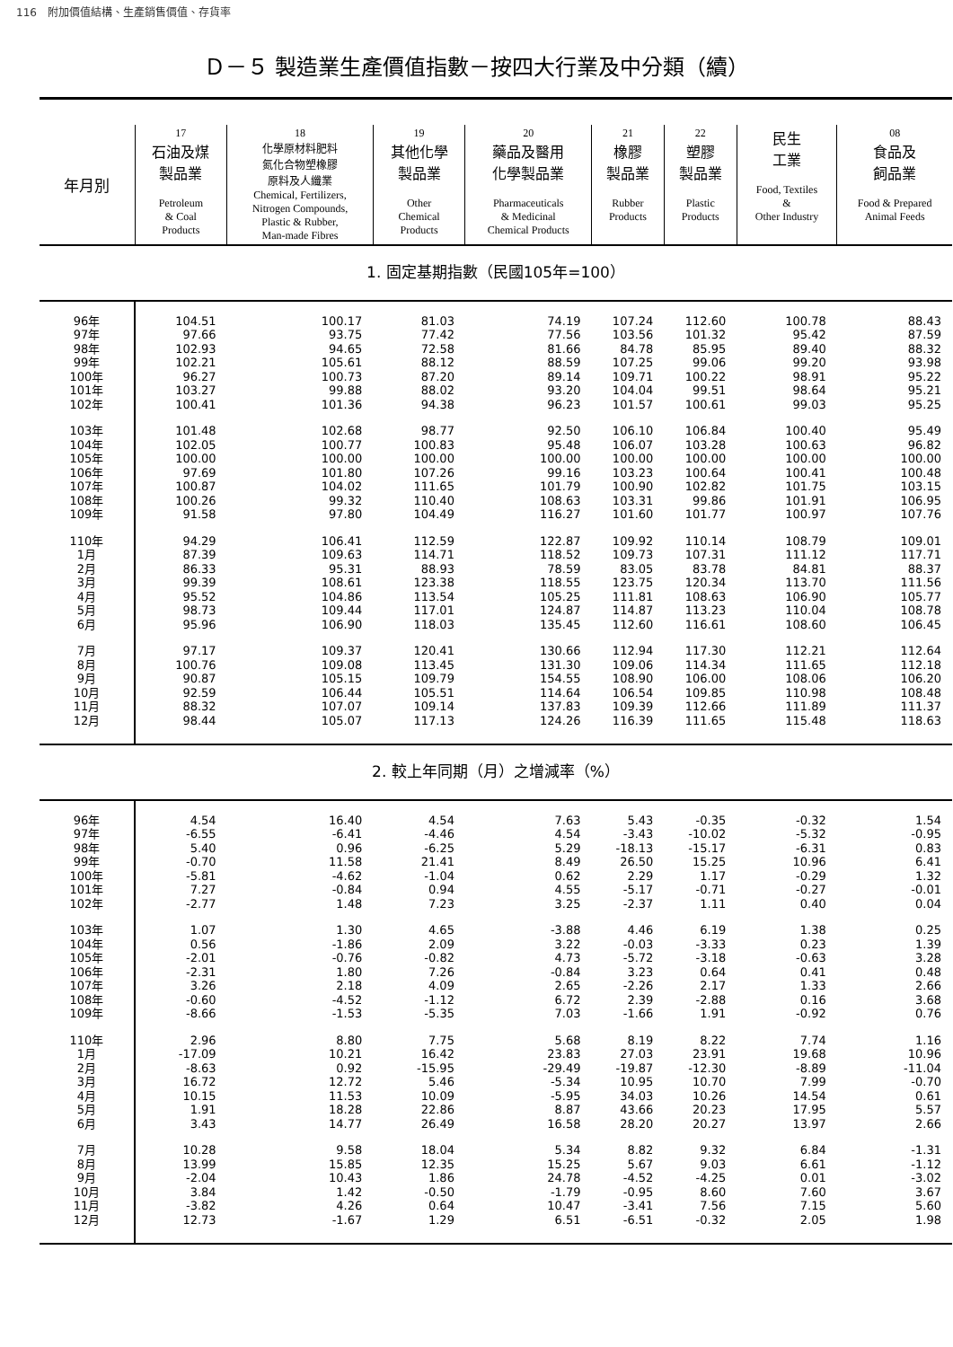116　附加價值結構、生產銷售價值、存貨率
Ｄ－５ 製造業生產價值指數－按四大行業及中分類（續）
| 年月別 | 17 石油及煤 製品業 Petroleum & Coal Products | 18 化學原材料肥料 氮化合物塑橡膠 原料及人纖業 Chemical, Fertilizers, Nitrogen Compounds, Plastic & Rubber, Man-made Fibres | 19 其他化學 製品業 Other Chemical Products | 20 藥品及醫用 化學製品業 Pharmaceuticals & Medicinal Chemical Products | 21 橡膠 製品業 Rubber Products | 22 塑膠 製品業 Plastic Products | 民生 工業 Food, Textiles & Other Industry | 08 食品及 飼品業 Food & Prepared Animal Feeds |
| --- | --- | --- | --- | --- | --- | --- | --- | --- |
| 1. 固定基期指數（民國105年=100） | | | | | | | | |
| 96年 | 104.51 | 100.17 | 81.03 | 74.19 | 107.24 | 112.60 | 100.78 | 88.43 |
| 97年 | 97.66 | 93.75 | 77.42 | 77.56 | 103.56 | 101.32 | 95.42 | 87.59 |
| 98年 | 102.93 | 94.65 | 72.58 | 81.66 | 84.78 | 85.95 | 89.40 | 88.32 |
| 99年 | 102.21 | 105.61 | 88.12 | 88.59 | 107.25 | 99.06 | 99.20 | 93.98 |
| 100年 | 96.27 | 100.73 | 87.20 | 89.14 | 109.71 | 100.22 | 98.91 | 95.22 |
| 101年 | 103.27 | 99.88 | 88.02 | 93.20 | 104.04 | 99.51 | 98.64 | 95.21 |
| 102年 | 100.41 | 101.36 | 94.38 | 96.23 | 101.57 | 100.61 | 99.03 | 95.25 |
| 103年 | 101.48 | 102.68 | 98.77 | 92.50 | 106.10 | 106.84 | 100.40 | 95.49 |
| 104年 | 102.05 | 100.77 | 100.83 | 95.48 | 106.07 | 103.28 | 100.63 | 96.82 |
| 105年 | 100.00 | 100.00 | 100.00 | 100.00 | 100.00 | 100.00 | 100.00 | 100.00 |
| 106年 | 97.69 | 101.80 | 107.26 | 99.16 | 103.23 | 100.64 | 100.41 | 100.48 |
| 107年 | 100.87 | 104.02 | 111.65 | 101.79 | 100.90 | 102.82 | 101.75 | 103.15 |
| 108年 | 100.26 | 99.32 | 110.40 | 108.63 | 103.31 | 99.86 | 101.91 | 106.95 |
| 109年 | 91.58 | 97.80 | 104.49 | 116.27 | 101.60 | 101.77 | 100.97 | 107.76 |
| 110年 | 94.29 | 106.41 | 112.59 | 122.87 | 109.92 | 110.14 | 108.79 | 109.01 |
| 1月 | 87.39 | 109.63 | 114.71 | 118.52 | 109.73 | 107.31 | 111.12 | 117.71 |
| 2月 | 86.33 | 95.31 | 88.93 | 78.59 | 83.05 | 83.78 | 84.81 | 88.37 |
| 3月 | 99.39 | 108.61 | 123.38 | 118.55 | 123.75 | 120.34 | 113.70 | 111.56 |
| 4月 | 95.52 | 104.86 | 113.54 | 105.25 | 111.81 | 108.63 | 106.90 | 105.77 |
| 5月 | 98.73 | 109.44 | 117.01 | 124.87 | 114.87 | 113.23 | 110.04 | 108.78 |
| 6月 | 95.96 | 106.90 | 118.03 | 135.45 | 112.60 | 116.61 | 108.60 | 106.45 |
| 7月 | 97.17 | 109.37 | 120.41 | 130.66 | 112.94 | 117.30 | 112.21 | 112.64 |
| 8月 | 100.76 | 109.08 | 113.45 | 131.30 | 109.06 | 114.34 | 111.65 | 112.18 |
| 9月 | 90.87 | 105.15 | 109.79 | 154.55 | 108.90 | 106.00 | 108.06 | 106.20 |
| 10月 | 92.59 | 106.44 | 105.51 | 114.64 | 106.54 | 109.85 | 110.98 | 108.48 |
| 11月 | 88.32 | 107.07 | 109.14 | 137.83 | 109.39 | 112.66 | 111.89 | 111.37 |
| 12月 | 98.44 | 105.07 | 117.13 | 124.26 | 116.39 | 111.65 | 115.48 | 118.63 |
| 2. 較上年同期（月）之增減率（%） | | | | | | | | |
| 96年 | 4.54 | 16.40 | 4.54 | 7.63 | 5.43 | -0.35 | -0.32 | 1.54 |
| 97年 | -6.55 | -6.41 | -4.46 | 4.54 | -3.43 | -10.02 | -5.32 | -0.95 |
| 98年 | 5.40 | 0.96 | -6.25 | 5.29 | -18.13 | -15.17 | -6.31 | 0.83 |
| 99年 | -0.70 | 11.58 | 21.41 | 8.49 | 26.50 | 15.25 | 10.96 | 6.41 |
| 100年 | -5.81 | -4.62 | -1.04 | 0.62 | 2.29 | 1.17 | -0.29 | 1.32 |
| 101年 | 7.27 | -0.84 | 0.94 | 4.55 | -5.17 | -0.71 | -0.27 | -0.01 |
| 102年 | -2.77 | 1.48 | 7.23 | 3.25 | -2.37 | 1.11 | 0.40 | 0.04 |
| 103年 | 1.07 | 1.30 | 4.65 | -3.88 | 4.46 | 6.19 | 1.38 | 0.25 |
| 104年 | 0.56 | -1.86 | 2.09 | 3.22 | -0.03 | -3.33 | 0.23 | 1.39 |
| 105年 | -2.01 | -0.76 | -0.82 | 4.73 | -5.72 | -3.18 | -0.63 | 3.28 |
| 106年 | -2.31 | 1.80 | 7.26 | -0.84 | 3.23 | 0.64 | 0.41 | 0.48 |
| 107年 | 3.26 | 2.18 | 4.09 | 2.65 | -2.26 | 2.17 | 1.33 | 2.66 |
| 108年 | -0.60 | -4.52 | -1.12 | 6.72 | 2.39 | -2.88 | 0.16 | 3.68 |
| 109年 | -8.66 | -1.53 | -5.35 | 7.03 | -1.66 | 1.91 | -0.92 | 0.76 |
| 110年 | 2.96 | 8.80 | 7.75 | 5.68 | 8.19 | 8.22 | 7.74 | 1.16 |
| 1月 | -17.09 | 10.21 | 16.42 | 23.83 | 27.03 | 23.91 | 19.68 | 10.96 |
| 2月 | -8.63 | 0.92 | -15.95 | -29.49 | -19.87 | -12.30 | -8.89 | -11.04 |
| 3月 | 16.72 | 12.72 | 5.46 | -5.34 | 10.95 | 10.70 | 7.99 | -0.70 |
| 4月 | 10.15 | 11.53 | 10.09 | -5.95 | 34.03 | 10.26 | 14.54 | 0.61 |
| 5月 | 1.91 | 18.28 | 22.86 | 8.87 | 43.66 | 20.23 | 17.95 | 5.57 |
| 6月 | 3.43 | 14.77 | 26.49 | 16.58 | 28.20 | 20.27 | 13.97 | 2.66 |
| 7月 | 10.28 | 9.58 | 18.04 | 5.34 | 8.82 | 9.32 | 6.84 | -1.31 |
| 8月 | 13.99 | 15.85 | 12.35 | 15.25 | 5.67 | 9.03 | 6.61 | -1.12 |
| 9月 | -2.04 | 10.43 | 1.86 | 24.78 | -4.52 | -4.25 | 0.01 | -3.02 |
| 10月 | 3.84 | 1.42 | -0.50 | -1.79 | -0.95 | 8.60 | 7.60 | 3.67 |
| 11月 | -3.82 | 4.26 | 0.64 | 10.47 | -3.41 | 7.56 | 7.15 | 5.60 |
| 12月 | 12.73 | -1.67 | 1.29 | 6.51 | -6.51 | -0.32 | 2.05 | 1.98 |